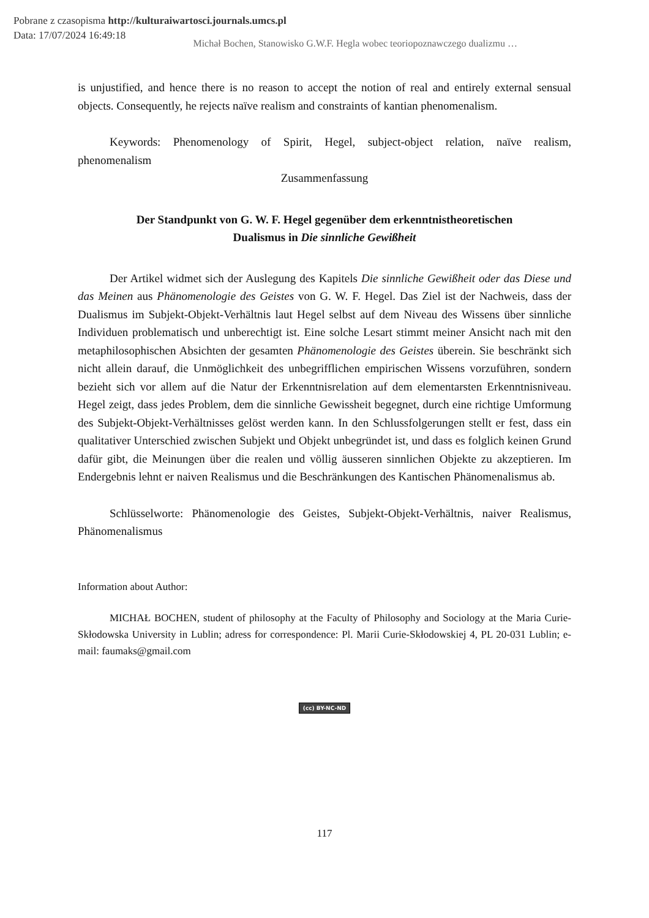Pobrane z czasopisma http://kulturaiwartosci.journals.umcs.pl
Data: 17/07/2024 16:49:18
Michał Bochen, Stanowisko G.W.F. Hegla wobec teoriopoznawczego dualizmu …
is unjustified, and hence there is no reason to accept the notion of real and entirely external sensual objects. Consequently, he rejects naïve realism and constraints of kantian phenomenalism.
Keywords: Phenomenology of Spirit, Hegel, subject-object relation, naïve realism, phenomenalism
Zusammenfassung
Der Standpunkt von G. W. F. Hegel gegenüber dem erkenntnistheoretischen
Dualismus in Die sinnliche Gewißheit
Der Artikel widmet sich der Auslegung des Kapitels Die sinnliche Gewißheit oder das Diese und das Meinen aus Phänomenologie des Geistes von G. W. F. Hegel. Das Ziel ist der Nachweis, dass der Dualismus im Subjekt-Objekt-Verhältnis laut Hegel selbst auf dem Niveau des Wissens über sinnliche Individuen problematisch und unberechtigt ist. Eine solche Lesart stimmt meiner Ansicht nach mit den metaphilosophischen Absichten der gesamten Phänomenologie des Geistes überein. Sie beschränkt sich nicht allein darauf, die Unmöglichkeit des unbegrifflichen empirischen Wissens vorzuführen, sondern bezieht sich vor allem auf die Natur der Erkenntnisrelation auf dem elementarsten Erkenntnisniveau. Hegel zeigt, dass jedes Problem, dem die sinnliche Gewissheit begegnet, durch eine richtige Umformung des Subjekt-Objekt-Verhältnisses gelöst werden kann. In den Schlussfolgerungen stellt er fest, dass ein qualitativer Unterschied zwischen Subjekt und Objekt unbegründet ist, und dass es folglich keinen Grund dafür gibt, die Meinungen über die realen und völlig äusseren sinnlichen Objekte zu akzeptieren. Im Endergebnis lehnt er naiven Realismus und die Beschränkungen des Kantischen Phänomenalismus ab.
Schlüsselworte: Phänomenologie des Geistes, Subjekt-Objekt-Verhältnis, naiver Realismus, Phänomenalismus
Information about Author:
MICHAŁ BOCHEN, student of philosophy at the Faculty of Philosophy and Sociology at the Maria Curie-Skłodowska University in Lublin; adress for correspondence: Pl. Marii Curie-Skłodowskiej 4, PL 20-031 Lublin; e-mail: faumaks@gmail.com
(cc) BY-NC-ND
117